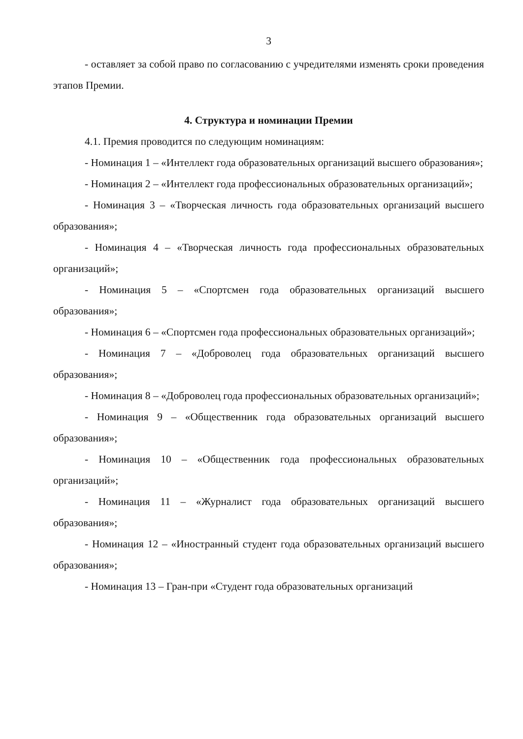3
- оставляет за собой право по согласованию с учредителями изменять сроки проведения этапов Премии.
4. Структура и номинации Премии
4.1. Премия проводится по следующим номинациям:
- Номинация 1 – «Интеллект года образовательных организаций высшего образования»;
- Номинация 2 – «Интеллект года профессиональных образовательных организаций»;
- Номинация 3 – «Творческая личность года образовательных организаций высшего образования»;
- Номинация 4 – «Творческая личность года профессиональных образовательных организаций»;
- Номинация 5 – «Спортсмен года образовательных организаций высшего образования»;
- Номинация 6 – «Спортсмен года профессиональных образовательных организаций»;
- Номинация 7 – «Доброволец года образовательных организаций высшего образования»;
- Номинация 8 – «Доброволец года профессиональных образовательных организаций»;
- Номинация 9 – «Общественник года образовательных организаций высшего образования»;
- Номинация 10 – «Общественник года профессиональных образовательных организаций»;
- Номинация 11 – «Журналист года образовательных организаций высшего образования»;
- Номинация 12 – «Иностранный студент года образовательных организаций высшего образования»;
- Номинация 13 – Гран-при «Студент года образовательных организаций